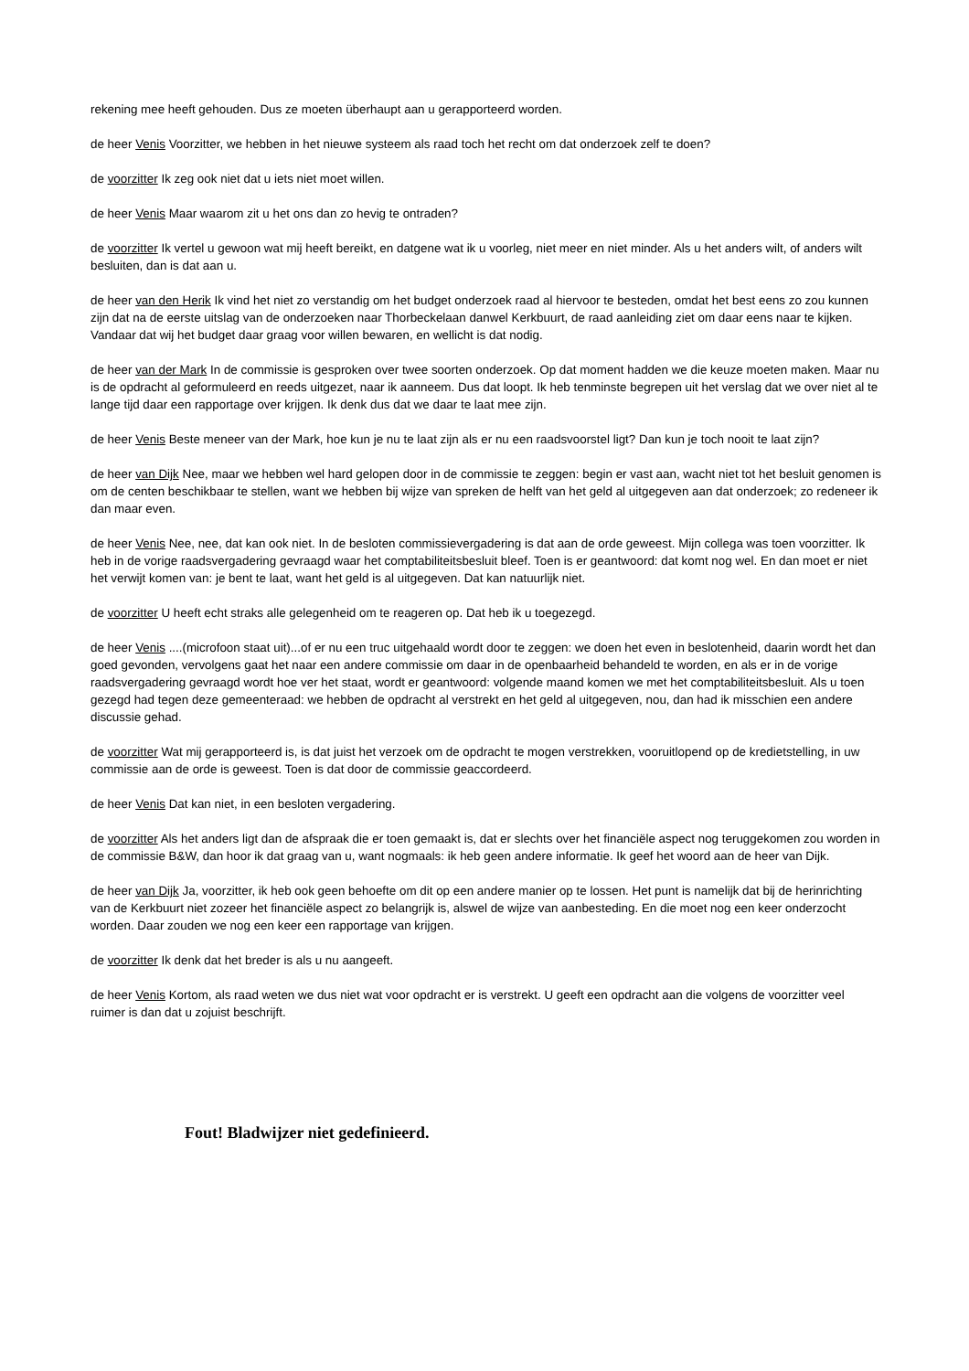rekening mee heeft gehouden. Dus ze moeten überhaupt aan u gerapporteerd worden.
de heer Venis Voorzitter, we hebben in het nieuwe systeem als raad toch het recht om dat onderzoek zelf te doen?
de voorzitter Ik zeg ook niet dat u iets niet moet willen.
de heer Venis Maar waarom zit u het ons dan zo hevig te ontraden?
de voorzitter Ik vertel u gewoon wat mij heeft bereikt, en datgene wat ik u voorleg, niet meer en niet minder. Als u het anders wilt, of anders wilt besluiten, dan is dat aan u.
de heer van den Herik Ik vind het niet zo verstandig om het budget onderzoek raad al hiervoor te besteden, omdat het best eens zo zou kunnen zijn dat na de eerste uitslag van de onderzoeken naar Thorbeckelaan danwel Kerkbuurt, de raad aanleiding ziet om daar eens naar te kijken. Vandaar dat wij het budget daar graag voor willen bewaren, en wellicht is dat nodig.
de heer van der Mark In de commissie is gesproken over twee soorten onderzoek. Op dat moment hadden we die keuze moeten maken. Maar nu is de opdracht al geformuleerd en reeds uitgezet, naar ik aanneem. Dus dat loopt. Ik heb tenminste begrepen uit het verslag dat we over niet al te lange tijd daar een rapportage over krijgen. Ik denk dus dat we daar te laat mee zijn.
de heer Venis Beste meneer van der Mark, hoe kun je nu te laat zijn als er nu een raadsvoorstel ligt? Dan kun je toch nooit te laat zijn?
de heer van Dijk Nee, maar we hebben wel hard gelopen door in de commissie te zeggen: begin er vast aan, wacht niet tot het besluit genomen is om de centen beschikbaar te stellen, want we hebben bij wijze van spreken de helft van het geld al uitgegeven aan dat onderzoek; zo redeneer ik dan maar even.
de heer Venis Nee, nee, dat kan ook niet. In de besloten commissievergadering is dat aan de orde geweest. Mijn collega was toen voorzitter. Ik heb in de vorige raadsvergadering gevraagd waar het comptabiliteitsbesluit bleef. Toen is er geantwoord: dat komt nog wel. En dan moet er niet het verwijt komen van: je bent te laat, want het geld is al uitgegeven. Dat kan natuurlijk niet.
de voorzitter U heeft echt straks alle gelegenheid om te reageren op. Dat heb ik u toegezegd.
de heer Venis ....(microfoon staat uit)...of er nu een truc uitgehaald wordt door te zeggen: we doen het even in beslotenheid, daarin wordt het dan goed gevonden, vervolgens gaat het naar een andere commissie om daar in de openbaarheid behandeld te worden, en als er in de vorige raadsvergadering gevraagd wordt hoe ver het staat, wordt er geantwoord: volgende maand komen we met het comptabiliteitsbesluit. Als u toen gezegd had tegen deze gemeenteraad: we hebben de opdracht al verstrekt en het geld al uitgegeven, nou, dan had ik misschien een andere discussie gehad.
de voorzitter Wat mij gerapporteerd is, is dat juist het verzoek om de opdracht te mogen verstrekken, vooruitlopend op de kredietstelling, in uw commissie aan de orde is geweest. Toen is dat door de commissie geaccordeerd.
de heer Venis Dat kan niet, in een besloten vergadering.
de voorzitter Als het anders ligt dan de afspraak die er toen gemaakt is, dat er slechts over het financiële aspect nog teruggekomen zou worden in de commissie B&W, dan hoor ik dat graag van u, want nogmaals: ik heb geen andere informatie. Ik geef het woord aan de heer van Dijk.
de heer van Dijk Ja, voorzitter, ik heb ook geen behoefte om dit op een andere manier op te lossen. Het punt is namelijk dat bij de herinrichting van de Kerkbuurt niet zozeer het financiële aspect zo belangrijk is, alswel de wijze van aanbesteding. En die moet nog een keer onderzocht worden. Daar zouden we nog een keer een rapportage van krijgen.
de voorzitter Ik denk dat het breder is als u nu aangeeft.
de heer Venis Kortom, als raad weten we dus niet wat voor opdracht er is verstrekt. U geeft een opdracht aan die volgens de voorzitter veel ruimer is dan dat u zojuist beschrijft.
Fout! Bladwijzer niet gedefinieerd.